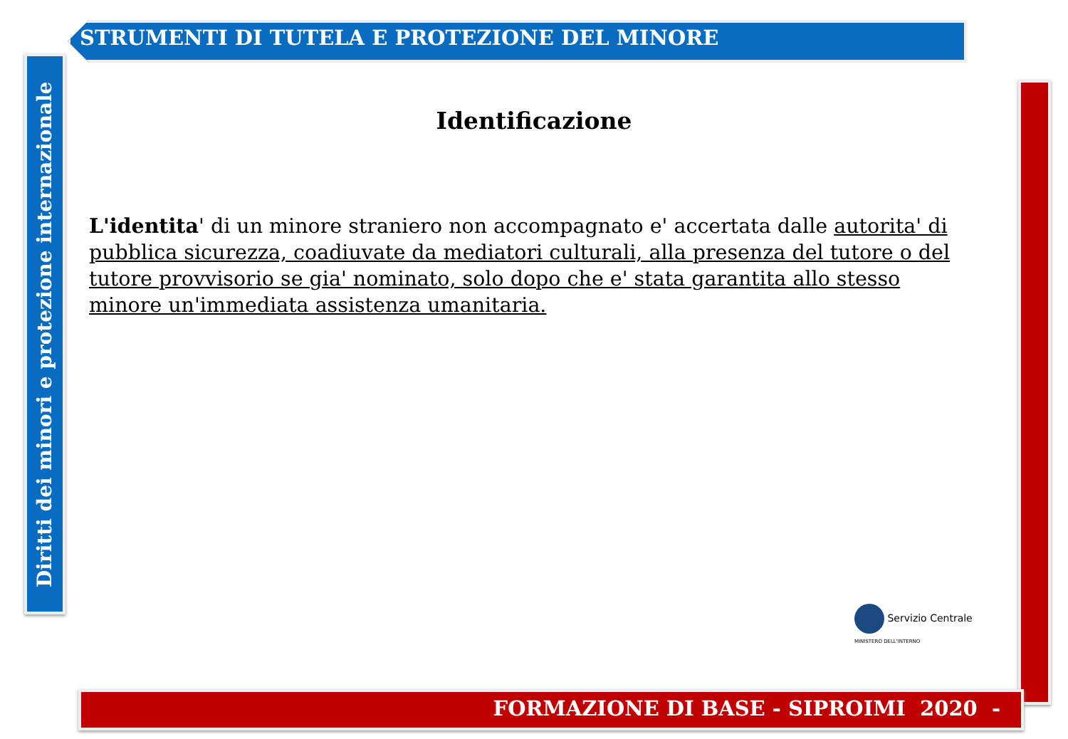STRUMENTI DI TUTELA E PROTEZIONE DEL MINORE
Diritti dei minori e protezione internazionale
FORMAZIONE DI BASE - SIPROIMI 2020 -
Identificazione
L'identita' di un minore straniero non accompagnato e' accertata dalle autorita' di pubblica sicurezza, coadiuvate da mediatori culturali, alla presenza del tutore o del tutore provvisorio se gia' nominato, solo dopo che e' stata garantita allo stesso minore un'immediata assistenza umanitaria.
Servizio Centrale
MINISTERO DELL'INTERNO